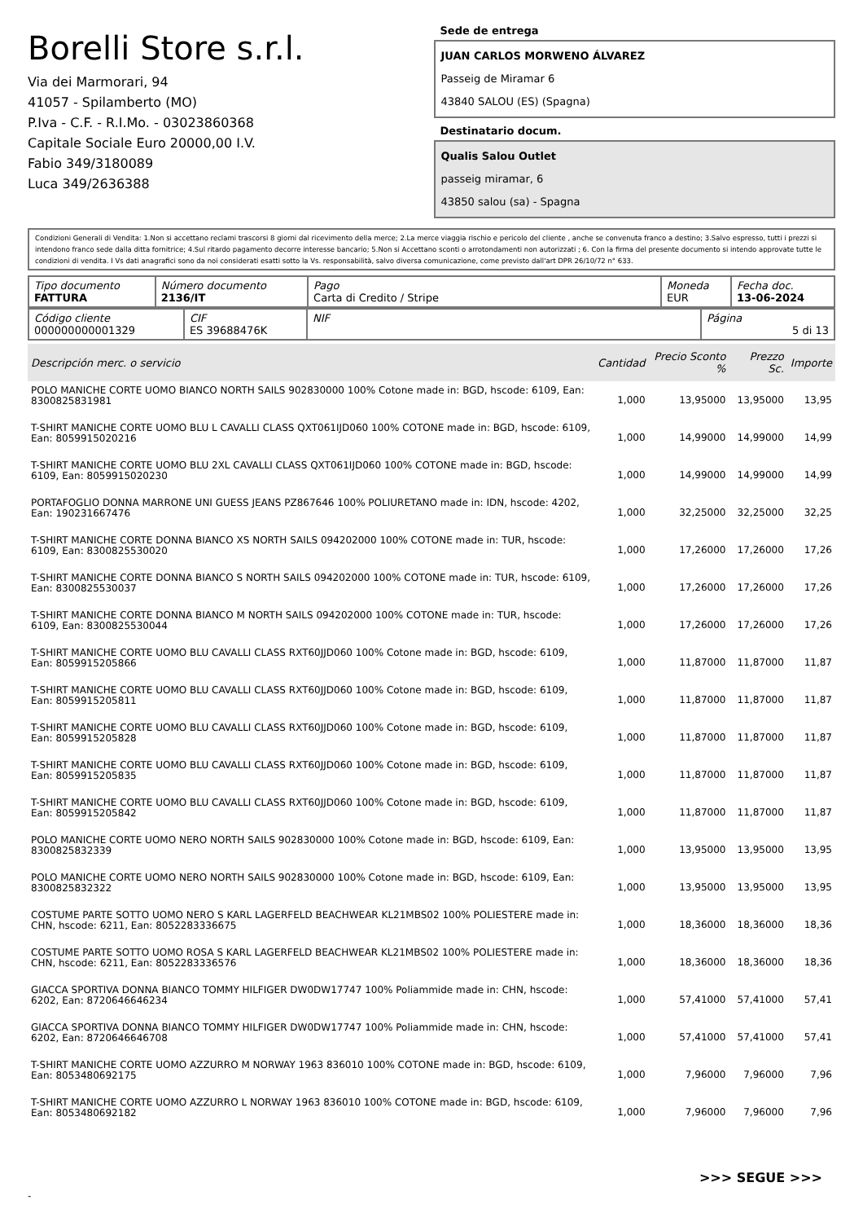Borelli Store s.r.l.
Via dei Marmorari, 94
41057 - Spilamberto (MO)
P.Iva - C.F. - R.I.Mo. - 03023860368
Capitale Sociale Euro 20000,00 I.V.
Fabio 349/3180089
Luca 349/2636388
Sede de entrega
JUAN CARLOS MORWENO ÁLVAREZ
Passeig de Miramar 6
43840 SALOU (ES) (Spagna)
Destinatario docum.
Qualis Salou Outlet
passeig miramar, 6
43850 salou (sa) - Spagna
Condizioni Generali di Vendita: 1.Non si accettano reclami trascorsi 8 giorni dal ricevimento della merce; 2.La merce viaggia rischio e pericolo del cliente , anche se convenuta franco a destino; 3.Salvo espresso, tutti i prezzi si intendono franco sede dalla ditta fornitrice; 4.Sul ritardo pagamento decorre interesse bancario; 5.Non si Accettano sconti o arrotondamenti non autorizzati ; 6. Con la firma del presente documento si intendo approvate tutte le condizioni di vendita. I Vs dati anagrafici sono da noi considerati esatti sotto la Vs. responsabilità, salvo diversa comunicazione, come previsto dall'art DPR 26/10/72 n° 633.
| Tipo documento FATTURA | Número documento 2136/IT | Pago Carta di Credito / Stripe | Moneda EUR | Fecha doc. 13-06-2024 |
| Código cliente 000000000001329 | CIF ES 39688476K | NIF | Página 5 di 13 |
| Descripción merc. o servicio | Cantidad | Precio Sconto % | Prezzo Sc. | Importe |
| --- | --- | --- | --- | --- |
| POLO MANICHE CORTE UOMO BIANCO NORTH SAILS 902830000 100% Cotone made in: BGD, hscode: 6109, Ean: 8300825831981 | 1,000 | 13,95000 | 13,95000 | 13,95 |
| T-SHIRT MANICHE CORTE UOMO BLU L CAVALLI CLASS QXT061IJD060 100% COTONE made in: BGD, hscode: 6109, Ean: 8059915020216 | 1,000 | 14,99000 | 14,99000 | 14,99 |
| T-SHIRT MANICHE CORTE UOMO BLU 2XL CAVALLI CLASS QXT061IJD060 100% COTONE made in: BGD, hscode: 6109, Ean: 8059915020230 | 1,000 | 14,99000 | 14,99000 | 14,99 |
| PORTAFOGLIO DONNA MARRONE UNI GUESS JEANS PZ867646 100% POLIURETANO made in: IDN, hscode: 4202, Ean: 190231667476 | 1,000 | 32,25000 | 32,25000 | 32,25 |
| T-SHIRT MANICHE CORTE DONNA BIANCO XS NORTH SAILS 094202000 100% COTONE made in: TUR, hscode: 6109, Ean: 8300825530020 | 1,000 | 17,26000 | 17,26000 | 17,26 |
| T-SHIRT MANICHE CORTE DONNA BIANCO S NORTH SAILS 094202000 100% COTONE made in: TUR, hscode: 6109, Ean: 8300825530037 | 1,000 | 17,26000 | 17,26000 | 17,26 |
| T-SHIRT MANICHE CORTE DONNA BIANCO M NORTH SAILS 094202000 100% COTONE made in: TUR, hscode: 6109, Ean: 8300825530044 | 1,000 | 17,26000 | 17,26000 | 17,26 |
| T-SHIRT MANICHE CORTE UOMO BLU CAVALLI CLASS RXT60JJD060 100% Cotone made in: BGD, hscode: 6109, Ean: 8059915205866 | 1,000 | 11,87000 | 11,87000 | 11,87 |
| T-SHIRT MANICHE CORTE UOMO BLU CAVALLI CLASS RXT60JJD060 100% Cotone made in: BGD, hscode: 6109, Ean: 8059915205811 | 1,000 | 11,87000 | 11,87000 | 11,87 |
| T-SHIRT MANICHE CORTE UOMO BLU CAVALLI CLASS RXT60JJD060 100% Cotone made in: BGD, hscode: 6109, Ean: 8059915205828 | 1,000 | 11,87000 | 11,87000 | 11,87 |
| T-SHIRT MANICHE CORTE UOMO BLU CAVALLI CLASS RXT60JJD060 100% Cotone made in: BGD, hscode: 6109, Ean: 8059915205835 | 1,000 | 11,87000 | 11,87000 | 11,87 |
| T-SHIRT MANICHE CORTE UOMO BLU CAVALLI CLASS RXT60JJD060 100% Cotone made in: BGD, hscode: 6109, Ean: 8059915205842 | 1,000 | 11,87000 | 11,87000 | 11,87 |
| POLO MANICHE CORTE UOMO NERO NORTH SAILS 902830000 100% Cotone made in: BGD, hscode: 6109, Ean: 8300825832339 | 1,000 | 13,95000 | 13,95000 | 13,95 |
| POLO MANICHE CORTE UOMO NERO NORTH SAILS 902830000 100% Cotone made in: BGD, hscode: 6109, Ean: 8300825832322 | 1,000 | 13,95000 | 13,95000 | 13,95 |
| COSTUME PARTE SOTTO UOMO NERO S KARL LAGERFELD BEACHWEAR KL21MBS02 100% POLIESTERE made in: CHN, hscode: 6211, Ean: 8052283336675 | 1,000 | 18,36000 | 18,36000 | 18,36 |
| COSTUME PARTE SOTTO UOMO ROSA S KARL LAGERFELD BEACHWEAR KL21MBS02 100% POLIESTERE made in: CHN, hscode: 6211, Ean: 8052283336576 | 1,000 | 18,36000 | 18,36000 | 18,36 |
| GIACCA SPORTIVA DONNA BIANCO TOMMY HILFIGER DW0DW17747 100% Poliammide made in: CHN, hscode: 6202, Ean: 8720646646234 | 1,000 | 57,41000 | 57,41000 | 57,41 |
| GIACCA SPORTIVA DONNA BIANCO TOMMY HILFIGER DW0DW17747 100% Poliammide made in: CHN, hscode: 6202, Ean: 8720646646708 | 1,000 | 57,41000 | 57,41000 | 57,41 |
| T-SHIRT MANICHE CORTE UOMO AZZURRO M NORWAY 1963 836010 100% COTONE made in: BGD, hscode: 6109, Ean: 8053480692175 | 1,000 | 7,96000 | 7,96000 | 7,96 |
| T-SHIRT MANICHE CORTE UOMO AZZURRO L NORWAY 1963 836010 100% COTONE made in: BGD, hscode: 6109, Ean: 8053480692182 | 1,000 | 7,96000 | 7,96000 | 7,96 |
>>> SEGUE >>>
-